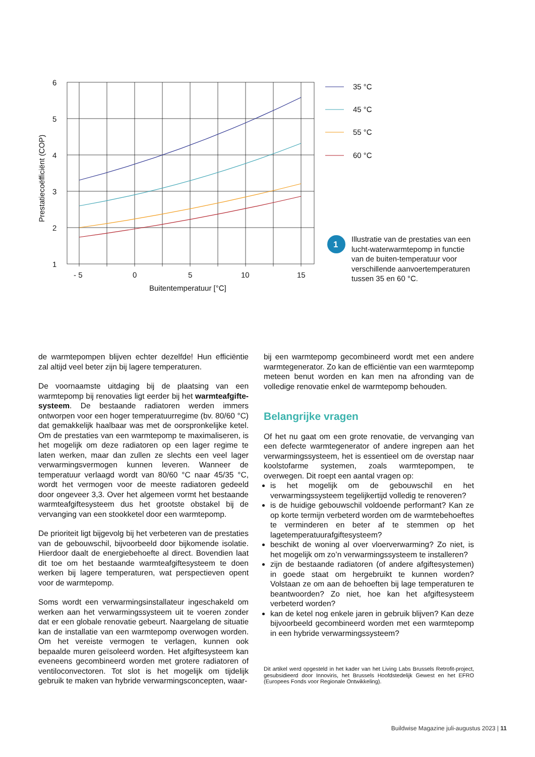6
5
4
3
2
1
- 5
0
5
10
15
Buitentemperatuur [°C]
Prestatiecoëfficiënt (COP)
35 °C
45 °C
55 °C
60 °C
1
Illustratie van de prestaties van een lucht-waterwarmtepomp in functie van de buiten-temperatuur voor verschillende aanvoertemperaturen tussen 35 en 60 °C.
de warmtepompen blijven echter dezelfde! Hun efficiëntie zal altijd veel beter zijn bij lagere temperaturen.
De voornaamste uitdaging bij de plaatsing van een warmtepomp bij renovaties ligt eerder bij het warmteafgifte-systeem. De bestaande radiatoren werden immers ontworpen voor een hoger temperatuurregime (bv. 80/60 °C) dat gemakkelijk haalbaar was met de oorspronkelijke ketel. Om de prestaties van een warmtepomp te maximaliseren, is het mogelijk om deze radiatoren op een lager regime te laten werken, maar dan zullen ze slechts een veel lager verwarmingsvermogen kunnen leveren. Wanneer de temperatuur verlaagd wordt van 80/60 °C naar 45/35 °C, wordt het vermogen voor de meeste radiatoren gedeeld door ongeveer 3,3. Over het algemeen vormt het bestaande warmteafgiftesysteem dus het grootste obstakel bij de vervanging van een stookketel door een warmtepomp.
De prioriteit ligt bijgevolg bij het verbeteren van de prestaties van de gebouwschil, bijvoorbeeld door bijkomende isolatie. Hierdoor daalt de energiebehoefte al direct. Bovendien laat dit toe om het bestaande warmteafgiftesysteem te doen werken bij lagere temperaturen, wat perspectieven opent voor de warmtepomp.
Soms wordt een verwarmingsinstallateur ingeschakeld om werken aan het verwarmingssysteem uit te voeren zonder dat er een globale renovatie gebeurt. Naargelang de situatie kan de installatie van een warmtepomp overwogen worden. Om het vereiste vermogen te verlagen, kunnen ook bepaalde muren geïsoleerd worden. Het afgiftesysteem kan eveneens gecombineerd worden met grotere radiatoren of ventiloconvectoren. Tot slot is het mogelijk om tijdelijk gebruik te maken van hybride verwarmingsconcepten, waar-
bij een warmtepomp gecombineerd wordt met een andere warmtegenerator. Zo kan de efficiëntie van een warmtepomp meteen benut worden en kan men na afronding van de volledige renovatie enkel de warmtepomp behouden.
Belangrijke vragen
Of het nu gaat om een grote renovatie, de vervanging van een defecte warmtegenerator of andere ingrepen aan het verwarmingssysteem, het is essentieel om de overstap naar koolstofarme systemen, zoals warmtepompen, te overwegen. Dit roept een aantal vragen op:
is het mogelijk om de gebouwschil en het verwarmingssysteem tegelijkertijd volledig te renoveren?
is de huidige gebouwschil voldoende performant? Kan ze op korte termijn verbeterd worden om de warmtebehoeftes te verminderen en beter af te stemmen op het lagetemperatuurafgiftesysteem?
beschikt de woning al over vloerverwarming? Zo niet, is het mogelijk om zo’n verwarmingssysteem te installeren?
zijn de bestaande radiatoren (of andere afgiftesystemen) in goede staat om hergebruikt te kunnen worden? Volstaan ze om aan de behoeften bij lage temperaturen te beantwoorden? Zo niet, hoe kan het afgiftesysteem verbeterd worden?
kan de ketel nog enkele jaren in gebruik blijven? Kan deze bijvoorbeeld gecombineerd worden met een warmtepomp in een hybride verwarmingssysteem?
Dit artikel werd opgesteld in het kader van het Living Labs Brussels Retrofit-project, gesubsidieerd door Innoviris, het Brussels Hoofdstedelijk Gewest en het EFRO (Europees Fonds voor Regionale Ontwikkeling).
Buildwise Magazine juli-augustus 2023 | 11